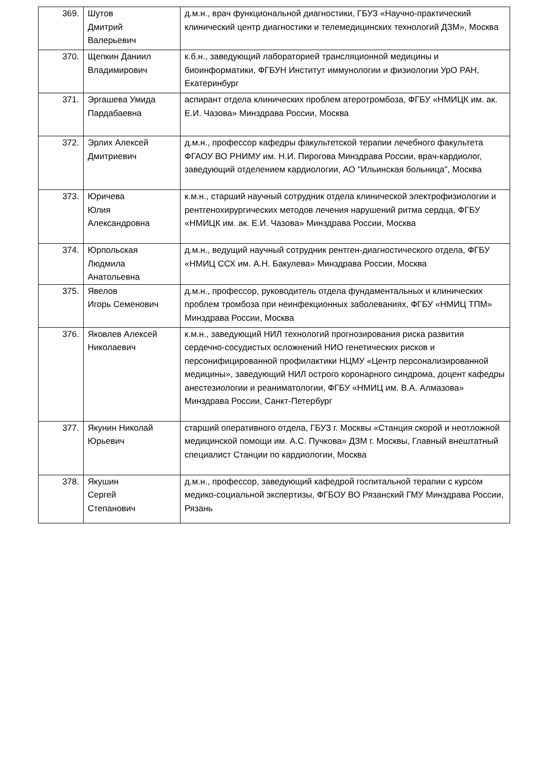| 369. | Шутов Дмитрий Валерьевич | д.м.н., врач функциональной диагностики, ГБУЗ «Научно-практический клинический центр диагностики и телемедицинских технологий ДЗМ», Москва |
| 370. | Щепкин Даниил Владимирович | к.б.н., заведующий лабораторией трансляционной медицины и биоинформатики, ФГБУН Институт иммунологии и физиологии УрО РАН, Екатеринбург |
| 371. | Эргашева Умида Пардабаевна | аспирант отдела клинических проблем атеротромбоза, ФГБУ «НМИЦК им. ак. Е.И. Чазова» Минздрава России, Москва |
| 372. | Эрлих Алексей Дмитриевич | д.м.н., профессор кафедры факультетской терапии лечебного факультета ФГАОУ ВО РНИМУ им. Н.И. Пирогова Минздрава России, врач-кардиолог, заведующий отделением кардиологии, АО "Ильинская больница", Москва |
| 373. | Юричева Юлия Александровна | к.м.н., старший научный сотрудник отдела клинической электрофизиологии и рентгенохирургических методов лечения нарушений ритма сердца, ФГБУ «НМИЦК им. ак. Е.И. Чазова» Минздрава России, Москва |
| 374. | Юрпольская Людмила Анатольевна | д.м.н., ведущий научный сотрудник рентген-диагностического отдела, ФГБУ «НМИЦ ССХ им. А.Н. Бакулева» Минздрава России, Москва |
| 375. | Явелов Игорь Семенович | д.м.н., профессор, руководитель отдела фундаментальных и клинических проблем тромбоза при неинфекционных заболеваниях, ФГБУ «НМИЦ ТПМ» Минздрава России, Москва |
| 376. | Яковлев Алексей Николаевич | к.м.н., заведующий НИЛ технологий прогнозирования риска развития сердечно-сосудистых осложнений НИО генетических рисков и персонифицированной профилактики НЦМУ «Центр персонализированной медицины», заведующий НИЛ острого коронарного синдрома, доцент кафедры анестезиологии и реаниматологии, ФГБУ «НМИЦ им. В.А. Алмазова» Минздрава России, Санкт-Петербург |
| 377. | Якунин Николай Юрьевич | старший оперативного отдела, ГБУЗ г. Москвы «Станция скорой и неотложной медицинской помощи им. А.С. Пучкова» ДЗМ г. Москвы, Главный внештатный специалист Станции по кардиологии, Москва |
| 378. | Якушин Сергей Степанович | д.м.н., профессор, заведующий кафедрой госпитальной терапии с курсом медико-социальной экспертизы, ФГБОУ ВО Рязанский ГМУ Минздрава России, Рязань |